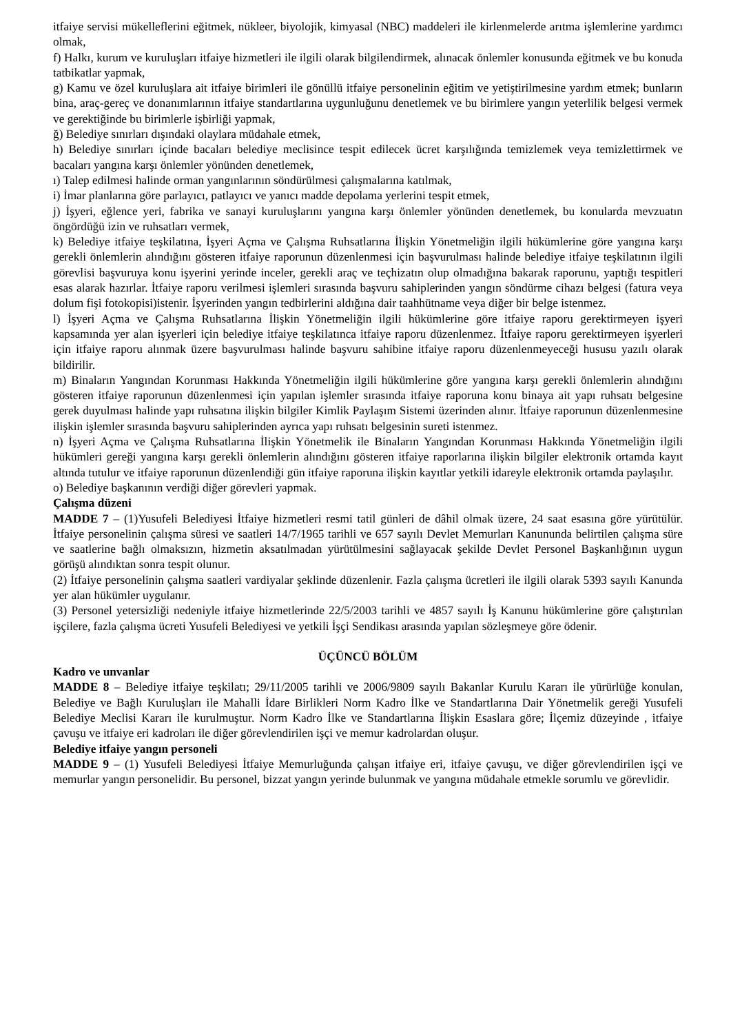itfaiye servisi mükelleflerini eğitmek, nükleer, biyolojik, kimyasal (NBC) maddeleri ile kirlenmelerde arıtma işlemlerine yardımcı olmak,
f) Halkı, kurum ve kuruluşları itfaiye hizmetleri ile ilgili olarak bilgilendirmek, alınacak önlemler konusunda eğitmek ve bu konuda tatbikatlar yapmak,
g) Kamu ve özel kuruluşlara ait itfaiye birimleri ile gönüllü itfaiye personelinin eğitim ve yetiştirilmesine yardım etmek; bunların bina, araç-gereç ve donanımlarının itfaiye standartlarına uygunluğunu denetlemek ve bu birimlere yangın yeterlilik belgesi vermek ve gerektiğinde bu birimlerle işbirliği yapmak,
ğ) Belediye sınırları dışındaki olaylara müdahale etmek,
h) Belediye sınırları içinde bacaları belediye meclisince tespit edilecek ücret karşılığında temizlemek veya temizlettirmek ve bacaları yangına karşı önlemler yönünden denetlemek,
ı) Talep edilmesi halinde orman yangınlarının söndürülmesi çalışmalarına katılmak,
i) İmar planlarına göre parlayıcı, patlayıcı ve yanıcı madde depolama yerlerini tespit etmek,
j) İşyeri, eğlence yeri, fabrika ve sanayi kuruluşlarını yangına karşı önlemler yönünden denetlemek, bu konularda mevzuatın öngördüğü izin ve ruhsatları vermek,
k) Belediye itfaiye teşkilatına, İşyeri Açma ve Çalışma Ruhsatlarına İlişkin Yönetmeliğin ilgili hükümlerine göre yangına karşı gerekli önlemlerin alındığını gösteren itfaiye raporunun düzenlenmesi için başvurulması halinde belediye itfaiye teşkilatının ilgili görevlisi başvuruya konu işyerini yerinde inceler, gerekli araç ve teçhizatın olup olmadığına bakarak raporunu, yaptığı tespitleri esas alarak hazırlar. İtfaiye raporu verilmesi işlemleri sırasında başvuru sahiplerinden yangın söndürme cihazı belgesi (fatura veya dolum fişi fotokopisi)istenir. İşyerinden yangın tedbirlerini aldığına dair taahhütname veya diğer bir belge istenmez.
l) İşyeri Açma ve Çalışma Ruhsatlarına İlişkin Yönetmeliğin ilgili hükümlerine göre itfaiye raporu gerektirmeyen işyeri kapsamında yer alan işyerleri için belediye itfaiye teşkilatınca itfaiye raporu düzenlenmez. İtfaiye raporu gerektirmeyen işyerleri için itfaiye raporu alınmak üzere başvurulması halinde başvuru sahibine itfaiye raporu düzenlenmeyeceği hususu yazılı olarak bildirilir.
m) Binaların Yangından Korunması Hakkında Yönetmeliğin ilgili hükümlerine göre yangına karşı gerekli önlemlerin alındığını gösteren itfaiye raporunun düzenlenmesi için yapılan işlemler sırasında itfaiye raporuna konu binaya ait yapı ruhsatı belgesine gerek duyulması halinde yapı ruhsatına ilişkin bilgiler Kimlik Paylaşım Sistemi üzerinden alınır. İtfaiye raporunun düzenlenmesine ilişkin işlemler sırasında başvuru sahiplerinden ayrıca yapı ruhsatı belgesinin sureti istenmez.
n) İşyeri Açma ve Çalışma Ruhsatlarına İlişkin Yönetmelik ile Binaların Yangından Korunması Hakkında Yönetmeliğin ilgili hükümleri gereği yangına karşı gerekli önlemlerin alındığını gösteren itfaiye raporlarına ilişkin bilgiler elektronik ortamda kayıt altında tutulur ve itfaiye raporunun düzenlendiği gün itfaiye raporuna ilişkin kayıtlar yetkili idareyle elektronik ortamda paylaşılır.
o) Belediye başkanının verdiği diğer görevleri yapmak.
Çalışma düzeni
MADDE 7 – (1)Yusufeli Belediyesi İtfaiye hizmetleri resmi tatil günleri de dâhil olmak üzere, 24 saat esasına göre yürütülür. İtfaiye personelinin çalışma süresi ve saatleri 14/7/1965 tarihli ve 657 sayılı Devlet Memurları Kanununda belirtilen çalışma süre ve saatlerine bağlı olmaksızın, hizmetin aksatılmadan yürütülmesini sağlayacak şekilde Devlet Personel Başkanlığının uygun görüşü alındıktan sonra tespit olunur.
(2) İtfaiye personelinin çalışma saatleri vardiyalar şeklinde düzenlenir. Fazla çalışma ücretleri ile ilgili olarak 5393 sayılı Kanunda yer alan hükümler uygulanır.
(3) Personel yetersizliği nedeniyle itfaiye hizmetlerinde 22/5/2003 tarihli ve 4857 sayılı İş Kanunu hükümlerine göre çalıştırılan işçilere, fazla çalışma ücreti Yusufeli Belediyesi ve yetkili İşçi Sendikası arasında yapılan sözleşmeye göre ödenir.
ÜÇÜNCÜ BÖLÜM
Kadro ve unvanlar
MADDE 8 – Belediye itfaiye teşkilatı; 29/11/2005 tarihli ve 2006/9809 sayılı Bakanlar Kurulu Kararı ile yürürlüğe konulan, Belediye ve Bağlı Kuruluşları ile Mahalli İdare Birlikleri Norm Kadro İlke ve Standartlarına Dair Yönetmelik gereği Yusufeli Belediye Meclisi Kararı ile kurulmuştur. Norm Kadro İlke ve Standartlarına İlişkin Esaslara göre; İlçemiz düzeyinde , itfaiye çavuşu ve itfaiye eri kadroları ile diğer görevlendirilen işçi ve memur kadrolardan oluşur.
Belediye itfaiye yangın personeli
MADDE 9 – (1) Yusufeli Belediyesi İtfaiye Memurluğunda çalışan itfaiye eri, itfaiye çavuşu, ve diğer görevlendirilen işçi ve memurlar yangın personelidir. Bu personel, bizzat yangın yerinde bulunmak ve yangına müdahale etmekle sorumlu ve görevlidir.